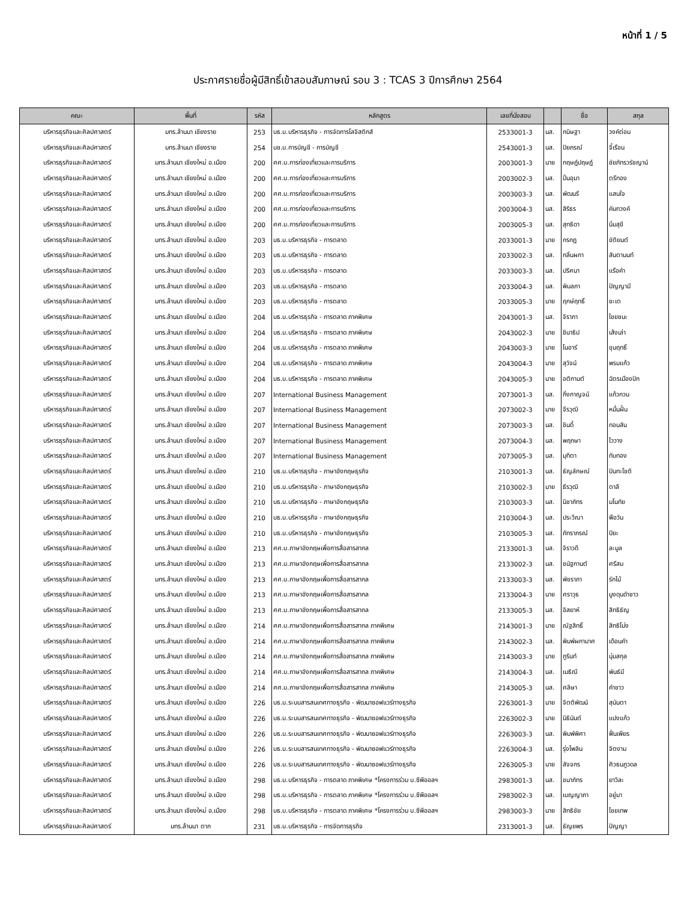หน้าที่ 1 / 5
ประกาศรายชื่อผู้มีสิทธิ์เข้าสอบสัมภาษณ์ รอบ 3 : TCAS 3 ปีการศึกษา 2564
| คณะ | พื้นที่ | รหัส | หลักสูตร | เลขที่นั่งสอบ | | ชื่อ | สกุล |
| --- | --- | --- | --- | --- | --- | --- | --- |
| บริหารธุรกิจและศิลปศาสตร์ | มทร.ล้านนา เชียงราย | 253 | บธ.บ.บริหารธุรกิจ - การจัดการโลจิสติกส์ | 2533001-3 | นส. | กนิษฐา | วงค์ต่อม |
| บริหารธุรกิจและศิลปศาสตร์ | มทร.ล้านนา เชียงราย | 254 | บช.บ.การบัญชี - การบัญชี | 2543001-3 | นส. | ปิยภรณ์ | จี้เรือน |
| บริหารธุรกิจและศิลปศาสตร์ | มทร.ล้านนา เชียงใหม่ อ.เมือง | 200 | ศศ.บ.การท่องเที่ยวและการบริการ | 2003001-3 | นาย | กฤษฎ์ปฤษฎ์ | ชัยภัทรวรัชญาน์ |
| บริหารธุรกิจและศิลปศาสตร์ | มทร.ล้านนา เชียงใหม่ อ.เมือง | 200 | ศศ.บ.การท่องเที่ยวและการบริการ | 2003002-3 | นส. | ปิ่นอุมา | ตรีทอง |
| บริหารธุรกิจและศิลปศาสตร์ | มทร.ล้านนา เชียงใหม่ อ.เมือง | 200 | ศศ.บ.การท่องเที่ยวและการบริการ | 2003003-3 | นส. | พัฒนรี | แสนใจ |
| บริหารธุรกิจและศิลปศาสตร์ | มทร.ล้านนา เชียงใหม่ อ.เมือง | 200 | ศศ.บ.การท่องเที่ยวและการบริการ | 2003004-3 | นส. | สิริธร | คันทวงค์ |
| บริหารธุรกิจและศิลปศาสตร์ | มทร.ล้านนา เชียงใหม่ อ.เมือง | 200 | ศศ.บ.การท่องเที่ยวและการบริการ | 2003005-3 | นส. | สุทธิดา | นิ่มสุขี |
| บริหารธุรกิจและศิลปศาสตร์ | มทร.ล้านนา เชียงใหม่ อ.เมือง | 203 | บธ.บ.บริหารธุรกิจ - การตลาด | 2033001-3 | นาย | กรกฎ | ขัติยนต์ |
| บริหารธุรกิจและศิลปศาสตร์ | มทร.ล้านนา เชียงใหม่ อ.เมือง | 203 | บธ.บ.บริหารธุรกิจ - การตลาด | 2033002-3 | นส. | กลิ่นผกา | สันตานนท์ |
| บริหารธุรกิจและศิลปศาสตร์ | มทร.ล้านนา เชียงใหม่ อ.เมือง | 203 | บธ.บ.บริหารธุรกิจ - การตลาด | 2033003-3 | นส. | ปริศนา | แรือคำ |
| บริหารธุรกิจและศิลปศาสตร์ | มทร.ล้านนา เชียงใหม่ อ.เมือง | 203 | บธ.บ.บริหารธุรกิจ - การตลาด | 2033004-3 | นส. | พิมลภา | ปัญญามี |
| บริหารธุรกิจและศิลปศาสตร์ | มทร.ล้านนา เชียงใหม่ อ.เมือง | 203 | บธ.บ.บริหารธุรกิจ - การตลาด | 2033005-3 | นาย | ฤกษ์ฤทธิ์ | ชะเต |
| บริหารธุรกิจและศิลปศาสตร์ | มทร.ล้านนา เชียงใหม่ อ.เมือง | 204 | บธ.บ.บริหารธุรกิจ - การตลาด ภาคพิเศษ | 2043001-3 | นส. | จิราภา | ไชยชนะ |
| บริหารธุรกิจและศิลปศาสตร์ | มทร.ล้านนา เชียงใหม่ อ.เมือง | 204 | บธ.บ.บริหารธุรกิจ - การตลาด ภาคพิเศษ | 2043002-3 | นาย | ชินาธิป | เส้งเล่า |
| บริหารธุรกิจและศิลปศาสตร์ | มทร.ล้านนา เชียงใหม่ อ.เมือง | 204 | บธ.บ.บริหารธุรกิจ - การตลาด ภาคพิเศษ | 2043003-3 | นาย | โนอาร์ | ขุนฤทธิ์ |
| บริหารธุรกิจและศิลปศาสตร์ | มทร.ล้านนา เชียงใหม่ อ.เมือง | 204 | บธ.บ.บริหารธุรกิจ - การตลาด ภาคพิเศษ | 2043004-3 | นาย | สุวัจน์ | พรมแก้ว |
| บริหารธุรกิจและศิลปศาสตร์ | มทร.ล้านนา เชียงใหม่ อ.เมือง | 204 | บธ.บ.บริหารธุรกิจ - การตลาด ภาคพิเศษ | 2043005-3 | นาย | อติกานต์ | ฉัตรเมืองปัก |
| บริหารธุรกิจและศิลปศาสตร์ | มทร.ล้านนา เชียงใหม่ อ.เมือง | 207 | International Business Management | 2073001-3 | นส. | กิ่งกาญจน์ | แก้วกวน |
| บริหารธุรกิจและศิลปศาสตร์ | มทร.ล้านนา เชียงใหม่ อ.เมือง | 207 | International Business Management | 2073002-3 | นาย | จีรวุฒิ | หมื่นฝั้น |
| บริหารธุรกิจและศิลปศาสตร์ | มทร.ล้านนา เชียงใหม่ อ.เมือง | 207 | International Business Management | 2073003-3 | นส. | ชินดี้ | ทอมสัน |
| บริหารธุรกิจและศิลปศาสตร์ | มทร.ล้านนา เชียงใหม่ อ.เมือง | 207 | International Business Management | 2073004-3 | นส. | พฤกษา | ไววาง |
| บริหารธุรกิจและศิลปศาสตร์ | มทร.ล้านนา เชียงใหม่ อ.เมือง | 207 | International Business Management | 2073005-3 | นส. | มุทิตา | ทับทอง |
| บริหารธุรกิจและศิลปศาสตร์ | มทร.ล้านนา เชียงใหม่ อ.เมือง | 210 | บธ.บ.บริหารธุรกิจ - ภาษาอังกฤษธุรกิจ | 2103001-3 | นส. | ธัญลักษณ์ | ปันทะโชติ |
| บริหารธุรกิจและศิลปศาสตร์ | มทร.ล้านนา เชียงใหม่ อ.เมือง | 210 | บธ.บ.บริหารธุรกิจ - ภาษาอังกฤษธุรกิจ | 2103002-3 | นาย | ธีรวุฒิ | ตาลี |
| บริหารธุรกิจและศิลปศาสตร์ | มทร.ล้านนา เชียงใหม่ อ.เมือง | 210 | บธ.บ.บริหารธุรกิจ - ภาษาอังกฤษธุรกิจ | 2103003-3 | นส. | นิชาภัทร | มโนทัย |
| บริหารธุรกิจและศิลปศาสตร์ | มทร.ล้านนา เชียงใหม่ อ.เมือง | 210 | บธ.บ.บริหารธุรกิจ - ภาษาอังกฤษธุรกิจ | 2103004-3 | นส. | ประวีณา | พือวัน |
| บริหารธุรกิจและศิลปศาสตร์ | มทร.ล้านนา เชียงใหม่ อ.เมือง | 210 | บธ.บ.บริหารธุรกิจ - ภาษาอังกฤษธุรกิจ | 2103005-3 | นส. | ภัทราภรณ์ | ปิยะ |
| บริหารธุรกิจและศิลปศาสตร์ | มทร.ล้านนา เชียงใหม่ อ.เมือง | 213 | ศศ.บ.ภาษาอังกฤษเพื่อการสื่อสารสากล | 2133001-3 | นส. | จิราวดี | ละมูล |
| บริหารธุรกิจและศิลปศาสตร์ | มทร.ล้านนา เชียงใหม่ อ.เมือง | 213 | ศศ.บ.ภาษาอังกฤษเพื่อการสื่อสารสากล | 2133002-3 | นส. | ชนัฐกานต์ | ศรีสม |
| บริหารธุรกิจและศิลปศาสตร์ | มทร.ล้านนา เชียงใหม่ อ.เมือง | 213 | ศศ.บ.ภาษาอังกฤษเพื่อการสื่อสารสากล | 2133003-3 | นส. | พัชราภา | รักไม้ |
| บริหารธุรกิจและศิลปศาสตร์ | มทร.ล้านนา เชียงใหม่ อ.เมือง | 213 | ศศ.บ.ภาษาอังกฤษเพื่อการสื่อสารสากล | 2133004-3 | นาย | ศราวุธ | มูงดุนดำชาว |
| บริหารธุรกิจและศิลปศาสตร์ | มทร.ล้านนา เชียงใหม่ อ.เมือง | 213 | ศศ.บ.ภาษาอังกฤษเพื่อการสื่อสารสากล | 2133005-3 | นส. | อิสยาห์ | สิทธิธัญ |
| บริหารธุรกิจและศิลปศาสตร์ | มทร.ล้านนา เชียงใหม่ อ.เมือง | 214 | ศศ.บ.ภาษาอังกฤษเพื่อการสื่อสารสากล ภาคพิเศษ | 2143001-3 | นาย | ณัฐสิทธิ์ | สิทธิโม่ง |
| บริหารธุรกิจและศิลปศาสตร์ | มทร.ล้านนา เชียงใหม่ อ.เมือง | 214 | ศศ.บ.ภาษาอังกฤษเพื่อการสื่อสารสากล ภาคพิเศษ | 2143002-3 | นส. | พิมพ์ผกามาศ | เดือนคำ |
| บริหารธุรกิจและศิลปศาสตร์ | มทร.ล้านนา เชียงใหม่ อ.เมือง | 214 | ศศ.บ.ภาษาอังกฤษเพื่อการสื่อสารสากล ภาคพิเศษ | 2143003-3 | นาย | ภูรินท์ | นุ่มสกุล |
| บริหารธุรกิจและศิลปศาสตร์ | มทร.ล้านนา เชียงใหม่ อ.เมือง | 214 | ศศ.บ.ภาษาอังกฤษเพื่อการสื่อสารสากล ภาคพิเศษ | 2143004-3 | นส. | เมธิณี | พันธ์มี |
| บริหารธุรกิจและศิลปศาสตร์ | มทร.ล้านนา เชียงใหม่ อ.เมือง | 214 | ศศ.บ.ภาษาอังกฤษเพื่อการสื่อสารสากล ภาคพิเศษ | 2143005-3 | นส. | ศลิษา | คำชาว |
| บริหารธุรกิจและศิลปศาสตร์ | มทร.ล้านนา เชียงใหม่ อ.เมือง | 226 | บธ.บ.ระบบสารสนเทศทางธุรกิจ - พัฒนาซอฟแวร์ทางธุรกิจ | 2263001-3 | นาย | จิตติพัฒน์ | สุนันตา |
| บริหารธุรกิจและศิลปศาสตร์ | มทร.ล้านนา เชียงใหม่ อ.เมือง | 226 | บธ.บ.ระบบสารสนเทศทางธุรกิจ - พัฒนาซอฟแวร์ทางธุรกิจ | 2263002-3 | นาย | นิธินันต์ | แปงแก้ว |
| บริหารธุรกิจและศิลปศาสตร์ | มทร.ล้านนา เชียงใหม่ อ.เมือง | 226 | บธ.บ.ระบบสารสนเทศทางธุรกิจ - พัฒนาซอฟแวร์ทางธุรกิจ | 2263003-3 | นส. | พิมพ์พิศา | ฟื่นเพียร |
| บริหารธุรกิจและศิลปศาสตร์ | มทร.ล้านนา เชียงใหม่ อ.เมือง | 226 | บธ.บ.ระบบสารสนเทศทางธุรกิจ - พัฒนาซอฟแวร์ทางธุรกิจ | 2263004-3 | นส. | รุ่งไพลิน | จิตงาม |
| บริหารธุรกิจและศิลปศาสตร์ | มทร.ล้านนา เชียงใหม่ อ.เมือง | 226 | บธ.บ.ระบบสารสนเทศทางธุรกิจ - พัฒนาซอฟแวร์ทางธุรกิจ | 2263005-3 | นาย | สัจจกร | ศิวธนภูวดล |
| บริหารธุรกิจและศิลปศาสตร์ | มทร.ล้านนา เชียงใหม่ อ.เมือง | 298 | บธ.บ.บริหารธุรกิจ - การตลาด ภาคพิเศษ *โครงการร่วม บ.ซีพีออลฯ | 2983001-3 | นส. | ชนาภัทร | ยาวิละ |
| บริหารธุรกิจและศิลปศาสตร์ | มทร.ล้านนา เชียงใหม่ อ.เมือง | 298 | บธ.บ.บริหารธุรกิจ - การตลาด ภาคพิเศษ *โครงการร่วม บ.ซีพีออลฯ | 2983002-3 | นส. | เบญญาภา | อยู่มา |
| บริหารธุรกิจและศิลปศาสตร์ | มทร.ล้านนา เชียงใหม่ อ.เมือง | 298 | บธ.บ.บริหารธุรกิจ - การตลาด ภาคพิเศษ *โครงการร่วม บ.ซีพีออลฯ | 2983003-3 | นาย | สิทธิชัย | ไชยเทพ |
| บริหารธุรกิจและศิลปศาสตร์ | มทร.ล้านนา ตาก | 231 | บธ.บ.บริหารธุรกิจ - การจัดการธุรกิจ | 2313001-3 | นส. | ธัญยพร | ปัญญา |